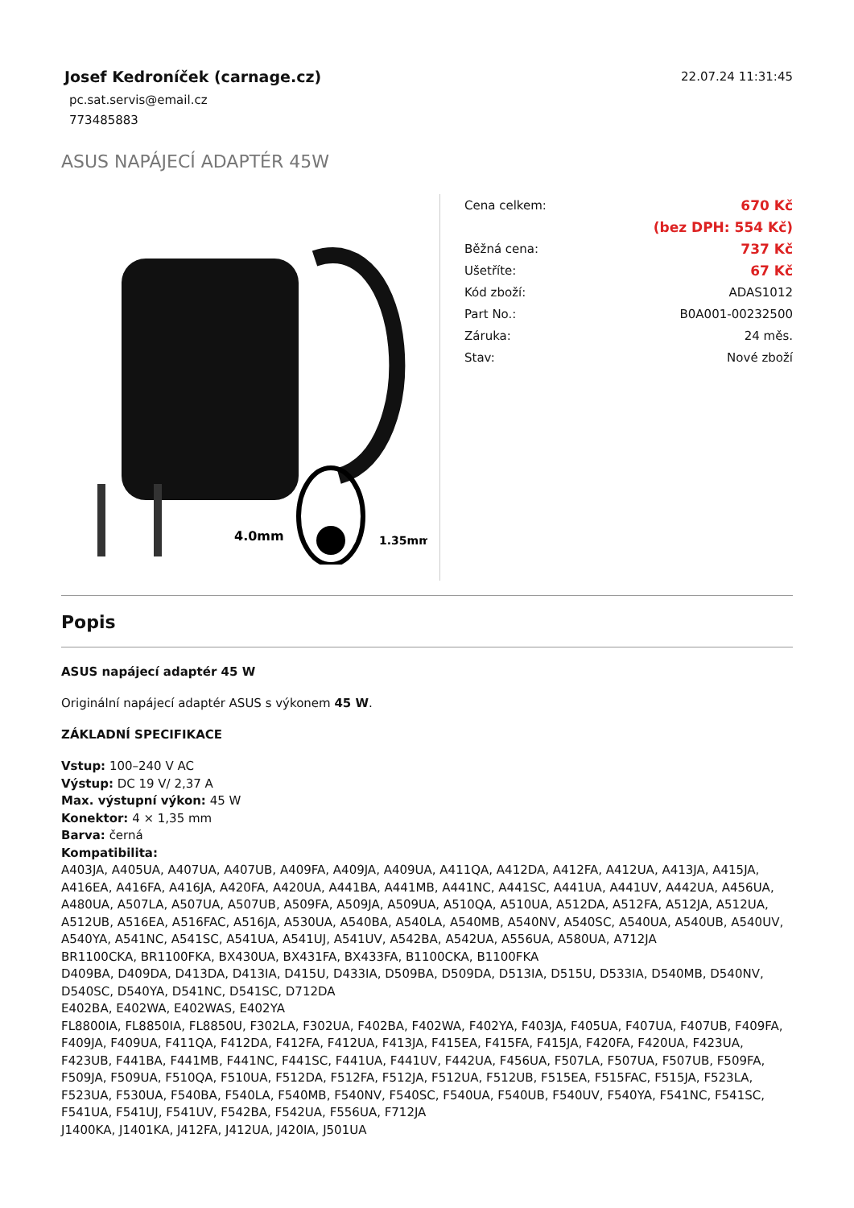Josef Kedroníček (carnage.cz)
22.07.24 11:31:45
pc.sat.servis@email.cz
773485883
ASUS NAPÁJECÍ ADAPTÉR 45W
4.0mm
1.35mm
| Cena celkem: | 670 Kč |
| | (bez DPH: 554 Kč) |
| Běžná cena: | 737 Kč |
| Ušetříte: | 67 Kč |
| Kód zboží: | ADAS1012 |
| Part No.: | B0A001-00232500 |
| Záruka: | 24 měs. |
| Stav: | Nové zboží |
Popis
ASUS napájecí adaptér 45 W
Originální napájecí adaptér ASUS s výkonem 45 W.
ZÁKLADNÍ SPECIFIKACE
Vstup: 100–240 V AC
Výstup: DC 19 V/ 2,37 A
Max. výstupní výkon: 45 W
Konektor: 4 × 1,35 mm
Barva: černá
Kompatibilita:
A403JA, A405UA, A407UA, A407UB, A409FA, A409JA, A409UA, A411QA, A412DA, A412FA, A412UA, A413JA, A415JA, A416EA, A416FA, A416JA, A420FA, A420UA, A441BA, A441MB, A441NC, A441SC, A441UA, A441UV, A442UA, A456UA, A480UA, A507LA, A507UA, A507UB, A509FA, A509JA, A509UA, A510QA, A510UA, A512DA, A512FA, A512JA, A512UA, A512UB, A516EA, A516FAC, A516JA, A530UA, A540BA, A540LA, A540MB, A540NV, A540SC, A540UA, A540UB, A540UV, A540YA, A541NC, A541SC, A541UA, A541UJ, A541UV, A542BA, A542UA, A556UA, A580UA, A712JA
BR1100CKA, BR1100FKA, BX430UA, BX431FA, BX433FA, B1100CKA, B1100FKA
D409BA, D409DA, D413DA, D413IA, D415U, D433IA, D509BA, D509DA, D513IA, D515U, D533IA, D540MB, D540NV, D540SC, D540YA, D541NC, D541SC, D712DA
E402BA, E402WA, E402WAS, E402YA
FL8800IA, FL8850IA, FL8850U, F302LA, F302UA, F402BA, F402WA, F402YA, F403JA, F405UA, F407UA, F407UB, F409FA, F409JA, F409UA, F411QA, F412DA, F412FA, F412UA, F413JA, F415EA, F415FA, F415JA, F420FA, F420UA, F423UA, F423UB, F441BA, F441MB, F441NC, F441SC, F441UA, F441UV, F442UA, F456UA, F507LA, F507UA, F507UB, F509FA, F509JA, F509UA, F510QA, F510UA, F512DA, F512FA, F512JA, F512UA, F512UB, F515EA, F515FAC, F515JA, F523LA, F523UA, F530UA, F540BA, F540LA, F540MB, F540NV, F540SC, F540UA, F540UB, F540UV, F540YA, F541NC, F541SC, F541UA, F541UJ, F541UV, F542BA, F542UA, F556UA, F712JA
J1400KA, J1401KA, J412FA, J412UA, J420IA, J501UA